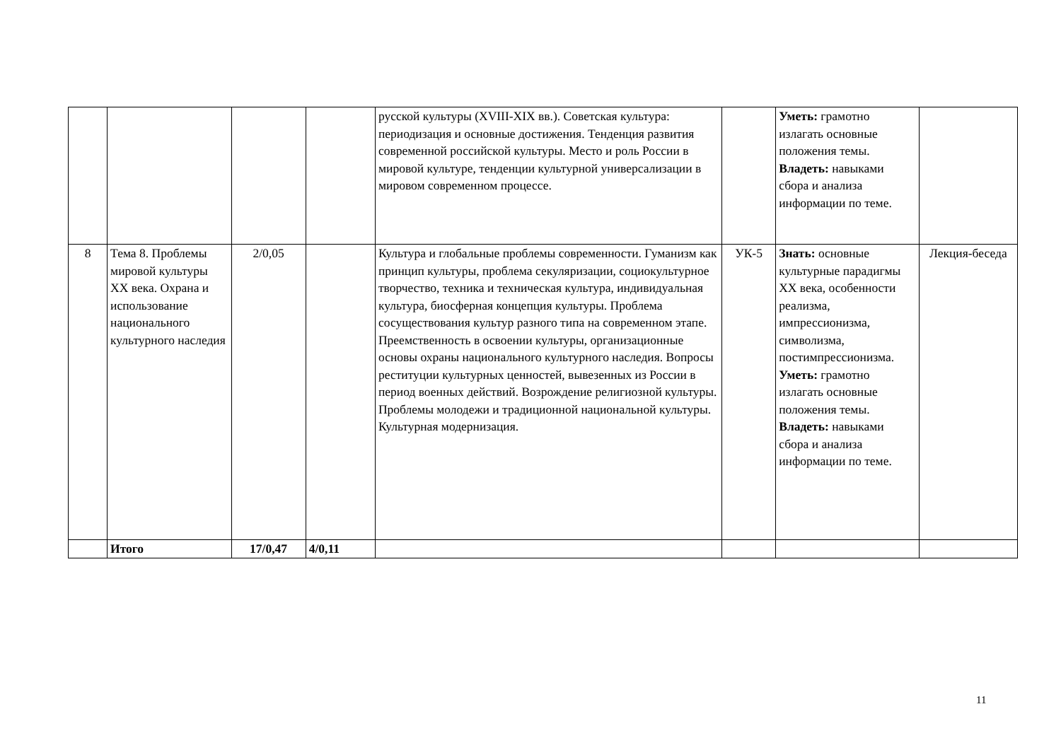| | | | | русской культуры (XVIII-XIX вв.). Советская культура: периодизация и основные достижения. Тенденция развития современной российской культуры. Место и роль России в мировой культуре, тенденции культурной универсализации в мировом современном процессе. | | Уметь: грамотно излагать основные положения темы. Владеть: навыками сбора и анализа информации по теме. | |
| 8 | Тема 8. Проблемы мировой культуры XX века. Охрана и использование национального культурного наследия | 2/0,05 | | Культура и глобальные проблемы современности. Гуманизм как принцип культуры, проблема секуляризации, социокультурное творчество, техника и техническая культура, индивидуальная культура, биосферная концепция культуры. Проблема сосуществования культур разного типа на современном этапе. Преемственность в освоении культуры, организационные основы охраны национального культурного наследия. Вопросы реституции культурных ценностей, вывезенных из России в период военных действий. Возрождение религиозной культуры. Проблемы молодежи и традиционной национальной культуры. Культурная модернизация. | УК-5 | Знать: основные культурные парадигмы XX века, особенности реализма, импрессионизма, символизма, постимпрессионизма. Уметь: грамотно излагать основные положения темы. Владеть: навыками сбора и анализа информации по теме. | Лекция-беседа |
| | Итого | 17/0,47 | 4/0,11 | | | | |
11